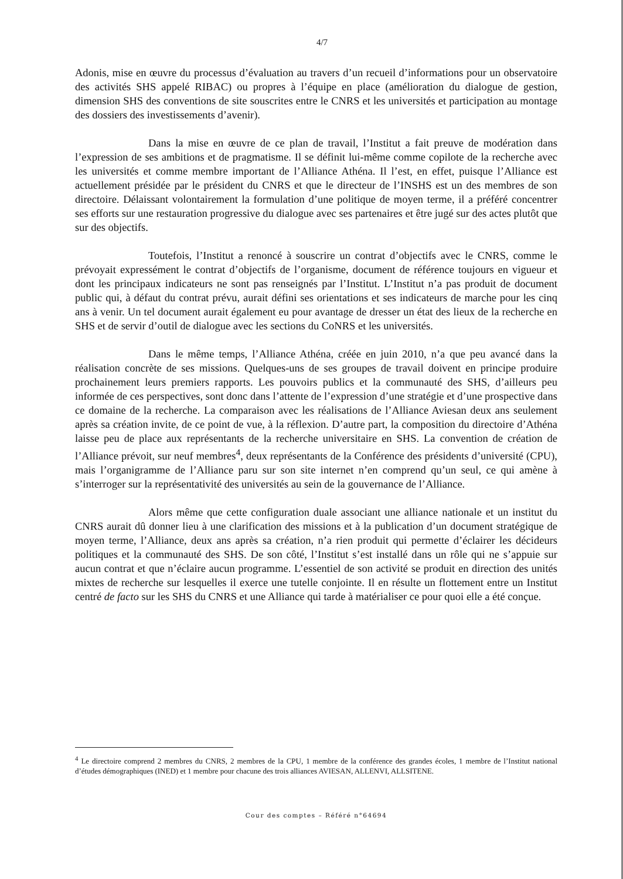4/7
Adonis, mise en œuvre du processus d’évaluation au travers d’un recueil d’informations pour un observatoire des activités SHS appelé RIBAC) ou propres à l’équipe en place (amélioration du dialogue de gestion, dimension SHS des conventions de site souscrites entre le CNRS et les universités et participation au montage des dossiers des investissements d’avenir).
Dans la mise en œuvre de ce plan de travail, l’Institut a fait preuve de modération dans l’expression de ses ambitions et de pragmatisme. Il se définit lui-même comme copilote de la recherche avec les universités et comme membre important de l’Alliance Athéna. Il l’est, en effet, puisque l’Alliance est actuellement présidée par le président du CNRS et que le directeur de l’INSHS est un des membres de son directoire. Délaissant volontairement la formulation d’une politique de moyen terme, il a préféré concentrer ses efforts sur une restauration progressive du dialogue avec ses partenaires et être jugé sur des actes plutôt que sur des objectifs.
Toutefois, l’Institut a renoncé à souscrire un contrat d’objectifs avec le CNRS, comme le prévoyait expressément le contrat d’objectifs de l’organisme, document de référence toujours en vigueur et dont les principaux indicateurs ne sont pas renseignés par l’Institut. L’Institut n’a pas produit de document public qui, à défaut du contrat prévu, aurait défini ses orientations et ses indicateurs de marche pour les cinq ans à venir. Un tel document aurait également eu pour avantage de dresser un état des lieux de la recherche en SHS et de servir d’outil de dialogue avec les sections du CoNRS et les universités.
Dans le même temps, l’Alliance Athéna, créée en juin 2010, n’a que peu avancé dans la réalisation concrète de ses missions. Quelques-uns de ses groupes de travail doivent en principe produire prochainement leurs premiers rapports. Les pouvoirs publics et la communauté des SHS, d’ailleurs peu informée de ces perspectives, sont donc dans l’attente de l’expression d’une stratégie et d’une prospective dans ce domaine de la recherche. La comparaison avec les réalisations de l’Alliance Aviesan deux ans seulement après sa création invite, de ce point de vue, à la réflexion. D’autre part, la composition du directoire d’Athéna laisse peu de place aux représentants de la recherche universitaire en SHS. La convention de création de l’Alliance prévoit, sur neuf membres<sup>4</sup>, deux représentants de la Conférence des présidents d’université (CPU), mais l’organigramme de l’Alliance paru sur son site internet n’en comprend qu’un seul, ce qui amène à s’interroger sur la représentativité des universités au sein de la gouvernance de l’Alliance.
Alors même que cette configuration duale associant une alliance nationale et un institut du CNRS aurait dû donner lieu à une clarification des missions et à la publication d’un document stratégique de moyen terme, l’Alliance, deux ans après sa création, n’a rien produit qui permette d’éclairer les décideurs politiques et la communauté des SHS. De son côté, l’Institut s’est installé dans un rôle qui ne s’appuie sur aucun contrat et que n’éclaire aucun programme. L’essentiel de son activité se produit en direction des unités mixtes de recherche sur lesquelles il exerce une tutelle conjointe. Il en résulte un flottement entre un Institut centré de facto sur les SHS du CNRS et une Alliance qui tarde à matérialiser ce pour quoi elle a été conçue.
<sup>4</sup> Le directoire comprend 2 membres du CNRS, 2 membres de la CPU, 1 membre de la conférence des grandes écoles, 1 membre de l’Institut national d’études démographiques (INED) et 1 membre pour chacune des trois alliances AVIESAN, ALLENVI, ALLSITENE.
Cour des comptes – Référé n°64694